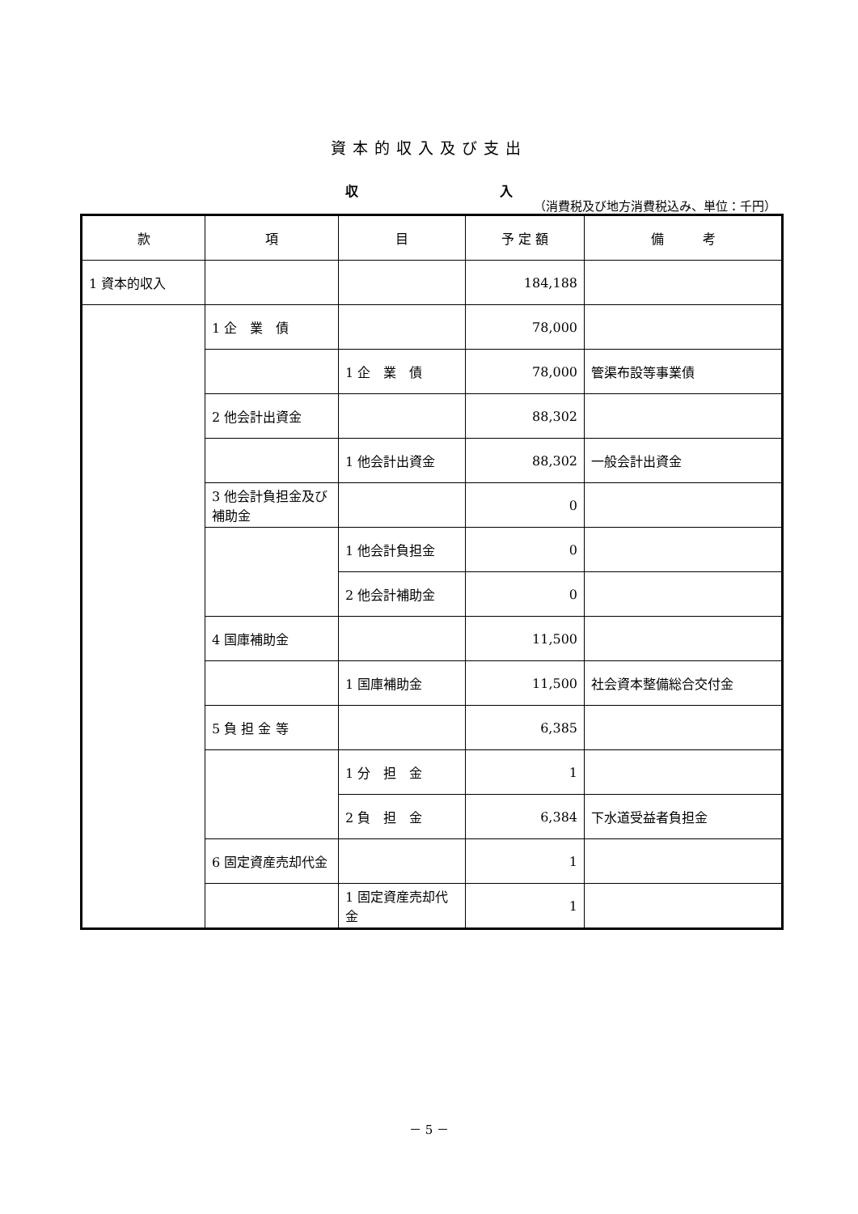資本的収入及び支出
収 入
（消費税及び地方消費税込み、単位：千円）
| 款 | 項 | 目 | 予 定 額 | 備 考 |
| --- | --- | --- | --- | --- |
| 1 資本的収入 | | | 184,188 | |
| | 1 企 業 債 | | 78,000 | |
| | | 1 企 業 債 | 78,000 | 管渠布設等事業債 |
| | 2 他会計出資金 | | 88,302 | |
| | | 1 他会計出資金 | 88,302 | 一般会計出資金 |
| | 3 他会計負担金及び補助金 | | 0 | |
| | | 1 他会計負担金 | 0 | |
| | | 2 他会計補助金 | 0 | |
| | 4 国庫補助金 | | 11,500 | |
| | | 1 国庫補助金 | 11,500 | 社会資本整備総合交付金 |
| | 5 負 担 金 等 | | 6,385 | |
| | | 1 分 担 金 | 1 | |
| | | 2 負 担 金 | 6,384 | 下水道受益者負担金 |
| | 6 固定資産売却代金 | | 1 | |
| | | 1 固定資産売却代金 | 1 | |
－ 5 －